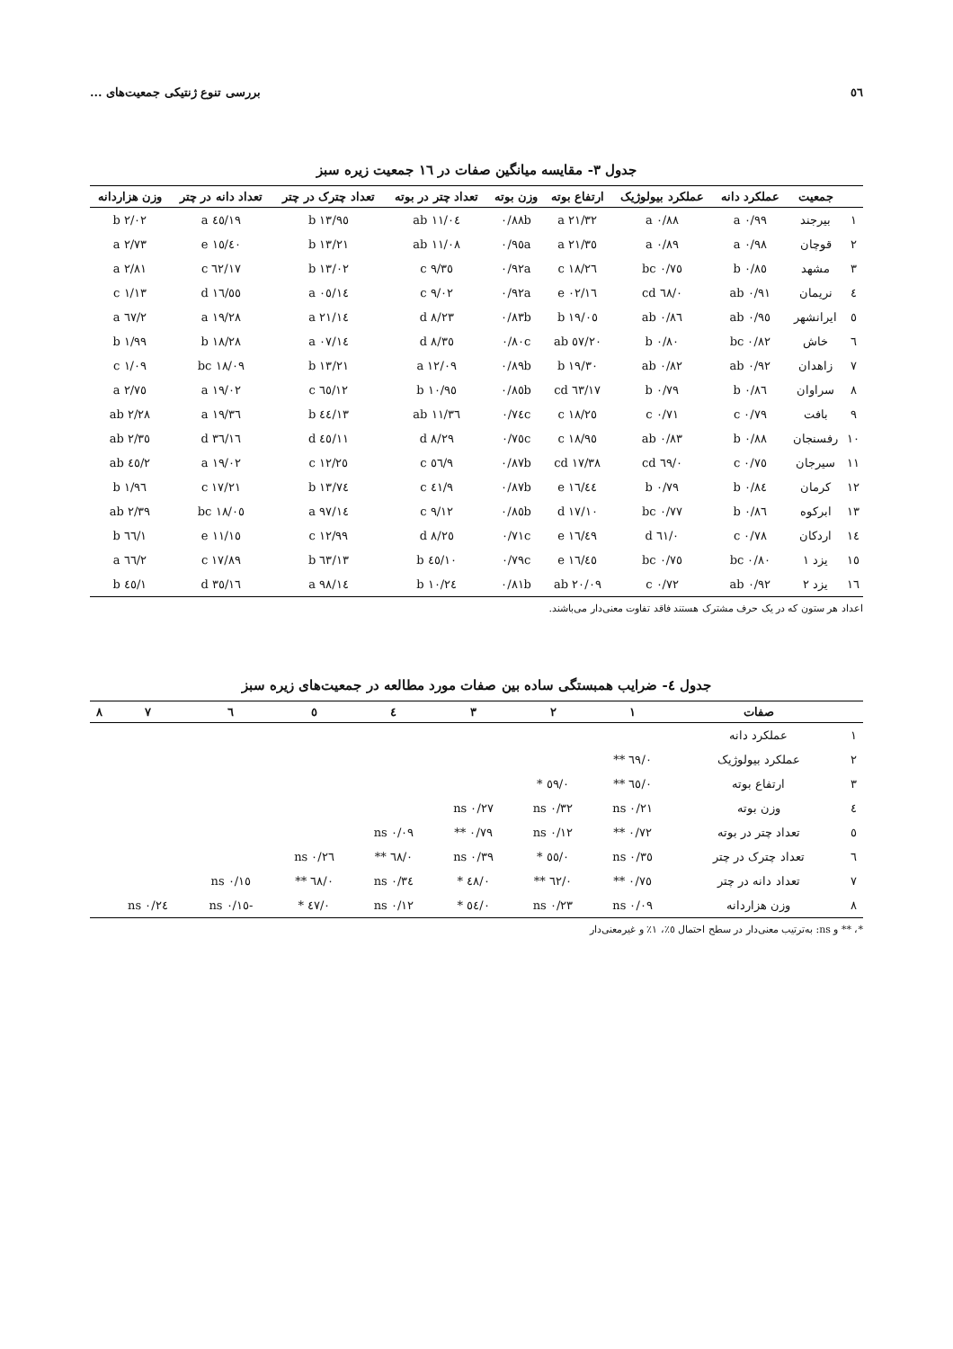٥٦ بررسی تنوع ژنتیکی جمعیت‌های ...
جدول ۳- مقایسه میانگین صفات در ۱٦ جمعیت زیره سبز
| | جمعیت | عملکرد دانه | عملکرد بیولوژیک | ارتفاع بوته | وزن بوته | تعداد چتر در بوته | تعداد چترک در چتر | تعداد دانه در چتر | وزن هزاردانه |
| --- | --- | --- | --- | --- | --- | --- | --- | --- | --- |
| ۱ | بیرجند | ۰/۹۹ a | ۰/۸۸ a | ۲۱/۳۲ a | ۰/۸۸b | ۱۱/۰٤ ab | ۱۳/۹٥ b | ۱۹/٤٥ a | ۲/۰۲ b |
| ۲ | قوچان | ۰/۹۸ a | ۰/۸۹ a | ۲۱/۳٥ a | ۰/۹٥a | ۱۱/۰۸ ab | ۱۳/۲۱ b | ۱٥/٤۰ e | ۲/۷۳ a |
| ۳ | مشهد | ۰/۸٥ b | ۰/۷٥ bc | ۱۸/۲٦ c | ۰/۹۲a | ۹/۳٥ c | ۱۳/۰۲ b | ۱۷/٦۲ c | ۲/۸۱ a |
| ٤ | نریمان | ۰/۹۱ ab | ۰/٦۸ cd | ۱٦/۰۲ e | ۰/۹۲a | ۹/۰۲ c | ۱٤/۰٥ a | ۱٦/٥٥ d | ۱/۱۳ c |
| ٥ | ایرانشهر | ۰/۹٥ ab | ۰/۸٦ ab | ۱۹/۰٥ b | ۰/۸۳b | ۸/۲۳ d | ۱٤/۲۱ a | ۱۹/۲۸ a | ۲/٦۷ a |
| ٦ | خاش | ۰/۸۲ bc | ۰/۸۰ b | ۲۰/٥۷ ab | ۰/۸۰c | ۸/۳٥ d | ۱٤/۰۷ a | ۱۸/۲۸ b | ۱/۹۹ b |
| ۷ | زاهدان | ۰/۹۲ ab | ۰/۸۲ ab | ۱۹/۳۰ b | ۰/۸۹b | ۱۲/۰۹ a | ۱۳/۲۱ b | ۱۸/۰۹ bc | ۱/۰۹ c |
| ۸ | سراوان | ۰/۸٦ b | ۰/۷۹ b | ۱۷/٦۳ cd | ۰/۸٥b | ۱۰/۹٥ b | ۱۲/٦٥ c | ۱۹/۰۲ a | ۲/۷٥ a |
| ۹ | بافت | ۰/۷۹ c | ۰/۷۱ c | ۱۸/۲٥ c | ۰/۷٤c | ۱۱/۳٦ ab | ۱۳/٤٤ b | ۱۹/۳٦ a | ۲/۲۸ ab |
| ۱۰ | رفسنجان | ۰/۸۸ b | ۰/۸۳ ab | ۱۸/۹٥ c | ۰/۷٥c | ۸/۲۹ d | ۱۱/٤٥ d | ۱٦/۳٦ d | ۲/۳٥ ab |
| ۱۱ | سیرجان | ۰/۷٥ c | ۰/٦۹ cd | ۱۷/۳۸ cd | ۰/۸۷b | ۹/٥٦ c | ۱۲/۲٥ c | ۱۹/۰۲ a | ۲/٤٥ ab |
| ۱۲ | کرمان | ۰/۸٤ b | ۰/۷۹ b | ۱٦/٤٤ e | ۰/۸۷b | ۹/٤۱ c | ۱۳/۷٤ b | ۱۷/۲۱ c | ۱/۹٦ b |
| ۱۳ | ابرکوه | ۰/۸٦ b | ۰/۷۷ bc | ۱۷/۱۰ d | ۰/۸٥b | ۹/۱۲ c | ۱٤/۹۷ a | ۱۸/۰٥ bc | ۲/۳۹ ab |
| ۱٤ | اردکان | ۰/۷۸ c | ۰/٦۱ d | ۱٦/٤۹ e | ۰/۷۱c | ۸/۲٥ d | ۱۲/۹۹ c | ۱٥/۱۱ e | ۱/٦٦ b |
| ۱٥ | یزد ۱ | ۰/۸۰ bc | ۰/۷٥ bc | ۱٦/٤٥ e | ۰/۷۹c | ۱۰/٤٥ b | ۱۳/٦۳ b | ۱۷/۸۹ c | ۲/٦٦ a |
| ۱٦ | یزد ۲ | ۰/۹۲ ab | ۰/۷۲ c | ۲۰/۰۹ ab | ۰/۸۱b | ۱۰/۲٤ b | ۱٤/۹۸ a | ۱٦/۳٥ d | ۱/٤٥ b |
اعداد هر ستون که در یک حرف مشترک هستند فاقد تفاوت معنی‌دار می‌باشند.
جدول ٤- ضرایب همبستگی ساده بین صفات مورد مطالعه در جمعیت‌های زیره سبز
| | صفات | ۱ | ۲ | ۳ | ٤ | ٥ | ٦ | ۷ | ۸ |
| --- | --- | --- | --- | --- | --- | --- | --- | --- | --- |
| ۱ | عملکرد دانه | | | | | | | | |
| ۲ | عملکرد بیولوژیک | ۰/٦۹ ** | | | | | | | |
| ۳ | ارتفاع بوته | ۰/٦٥ ** | ۰/٥۹ * | | | | | | |
| ٤ | وزن بوته | ۰/۲۱ ns | ۰/۳۲ ns | ۰/۲۷ ns | | | | | |
| ٥ | تعداد چتر در بوته | ۰/۷۲ ** | ۰/۱۲ ns | ۰/۷۹ ** | ۰/۰۹ ns | | | | |
| ٦ | تعداد چترک در چتر | ۰/۳٥ ns | ۰/٥٥ * | ۰/۳۹ ns | ۰/٦۸ ** | ۰/۲٦ ns | | | |
| ۷ | تعداد دانه در چتر | ۰/۷٥ ** | ۰/٦۲ ** | ۰/٤۸ * | ۰/۳٤ ns | ۰/٦۸ ** | ۰/۱٥ ns | | |
| ۸ | وزن هزاردانه | ۰/۰۹ ns | ۰/۲۳ ns | ۰/٥٤ * | ۰/۱۲ ns | ۰/٤۷ * | -۰/۱٥ ns | ۰/۲٤ ns | |
*، ** و ns: به‌ترتیب معنی‌دار در سطح احتمال ٥٪، ۱٪ و غیرمعنی‌دار